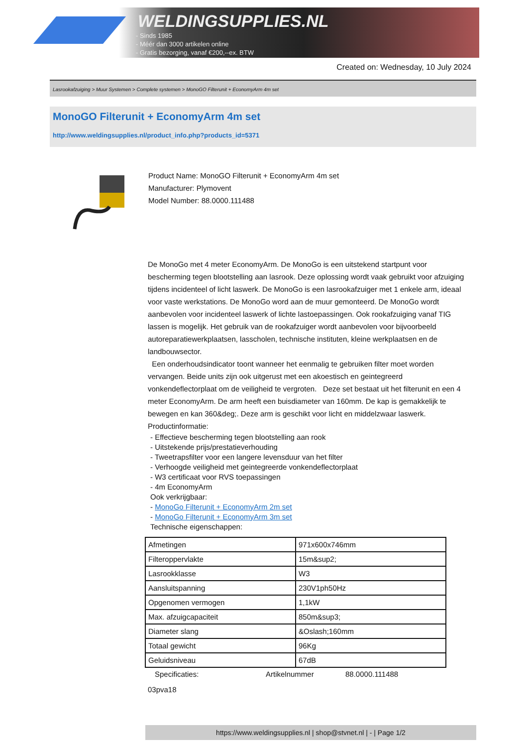WELDINGSUPPLIES.NL
- Sinds 1985
- Méér dan 3000 artikelen online
- Gratis bezorging, vanaf €200,--ex. BTW
Created on: Wednesday, 10 July 2024
Lasrookafzuiging > Muur Systemen > Complete systemen > MonoGO Filterunit + EconomyArm 4m set
MonoGO Filterunit + EconomyArm 4m set
http://www.weldingsupplies.nl/product_info.php?products_id=5371
Product Name: MonoGO Filterunit + EconomyArm 4m set
Manufacturer: Plymovent
Model Number: 88.0000.111488
De MonoGo met 4 meter EconomyArm. De MonoGo is een uitstekend startpunt voor bescherming tegen blootstelling aan lasrook. Deze oplossing wordt vaak gebruikt voor afzuiging tijdens incidenteel of licht laswerk. De MonoGo is een lasrookafzuiger met 1 enkele arm, ideaal voor vaste werkstations. De MonoGo word aan de muur gemonteerd. De MonoGo wordt aanbevolen voor incidenteel laswerk of lichte lastoepassingen. Ook rookafzuiging vanaf TIG lassen is mogelijk. Het gebruik van de rookafzuiger wordt aanbevolen voor bijvoorbeeld autoreparatiewerkplaatsen, lasscholen, technische instituten, kleine werkplaatsen en de landbouwsector.
Een onderhoudsindicator toont wanneer het eenmalig te gebruiken filter moet worden vervangen. Beide units zijn ook uitgerust met een akoestisch en geintegreerd vonkendeflectorplaat om de veiligheid te vergroten. Deze set bestaat uit het filterunit en een 4 meter EconomyArm. De arm heeft een buisdiameter van 160mm. De kap is gemakkelijk te bewegen en kan 360&deg;. Deze arm is geschikt voor licht en middelzwaar laswerk. Productinformatie:
- Effectieve bescherming tegen blootstelling aan rook
- Uitstekende prijs/prestatieverhouding
- Tweetrapsfilter voor een langere levensduur van het filter
- Verhoogde veiligheid met geintegreerde vonkendeflectorplaat
- W3 certificaat voor RVS toepassingen
- 4m EconomyArm
Ook verkrijgbaar:
- MonoGo Filterunit + EconomyArm 2m set
- MonoGo Filterunit + EconomyArm 3m set
Technische eigenschappen:
| Afmetingen | 971x600x746mm |
| Filteroppervlakte | 15m&sup2; |
| Lasrookklasse | W3 |
| Aansluitspanning | 230V1ph50Hz |
| Opgenomen vermogen | 1,1kW |
| Max. afzuigcapaciteit | 850m&sup3; |
| Diameter slang | &Oslash;160mm |
| Totaal gewicht | 96Kg |
| Geluidsniveau | 67dB |
Specificaties: Artikelnummer 88.0000.111488
03pva18
https://www.weldingsupplies.nl | shop@stvnet.nl | - | Page 1/2